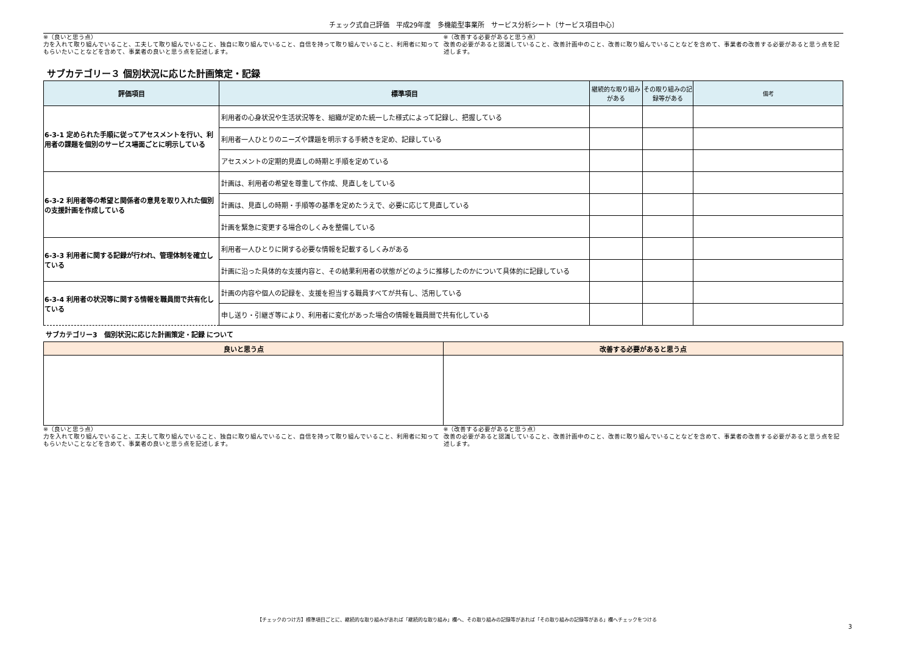チェック式自己評価　平成29年度　多機能型事業所　サービス分析シート〔サービス項目中心〕
※（良いと思う点）
力を入れて取り組んでいること、工夫して取り組んでいること、独自に取り組んでいること、自信を持って取り組んでいること、利用者に知ってもらいたいことなどを含めて、事業者の良いと思う点を記述します。
※（改善する必要があると思う点）
改善の必要があると認識していること、改善計画中のこと、改善に取り組んでいることなどを含めて、事業者の改善する必要があると思う点を記述します。
サブカテゴリー３ 個別状況に応じた計画策定・記録
| 評価項目 | 標準項目 | 継続的な取り組みがある | その取り組みの記録等がある | 備考 |
| --- | --- | --- | --- | --- |
| 6-3-1 定められた手順に従ってアセスメントを行い、利用者の課題を個別のサービス場面ごとに明示している | 利用者の心身状況や生活状況等を、組織が定めた統一した様式によって記録し、把握している | | | |
| | 利用者一人ひとりのニーズや課題を明示する手続きを定め、記録している | | | |
| | アセスメントの定期的見直しの時期と手順を定めている | | | |
| 6-3-2 利用者等の希望と関係者の意見を取り入れた個別の支援計画を作成している | 計画は、利用者の希望を尊重して作成、見直しをしている | | | |
| | 計画は、見直しの時期・手順等の基準を定めたうえで、必要に応じて見直している | | | |
| | 計画を緊急に変更する場合のしくみを整備している | | | |
| 6-3-3 利用者に関する記録が行われ、管理体制を確立している | 利用者一人ひとりに関する必要な情報を記載するしくみがある | | | |
| | 計画に沿った具体的な支援内容と、その結果利用者の状態がどのように推移したのかについて具体的に記録している | | | |
| 6-3-4 利用者の状況等に関する情報を職員間で共有化している | 計画の内容や個人の記録を、支援を担当する職員すべてが共有し、活用している | | | |
| | 申し送り・引継ぎ等により、利用者に変化があった場合の情報を職員間で共有化している | | | |
サブカテゴリー3　個別状況に応じた計画策定・記録 について
| 良いと思う点 | 改善する必要があると思う点 |
| --- | --- |
※（良いと思う点）
力を入れて取り組んでいること、工夫して取り組んでいること、独自に取り組んでいること、自信を持って取り組んでいること、利用者に知ってもらいたいことなどを含めて、事業者の良いと思う点を記述します。
※（改善する必要があると思う点）
改善の必要があると認識していること、改善計画中のこと、改善に取り組んでいることなどを含めて、事業者の改善する必要があると思う点を記述します。
【チェックのつけ方】標準項目ごとに、継続的な取り組みがあれば「継続的な取り組み」欄へ、その取り組みの記録等があれば「その取り組みの記録等がある」欄へチェックをつける
3